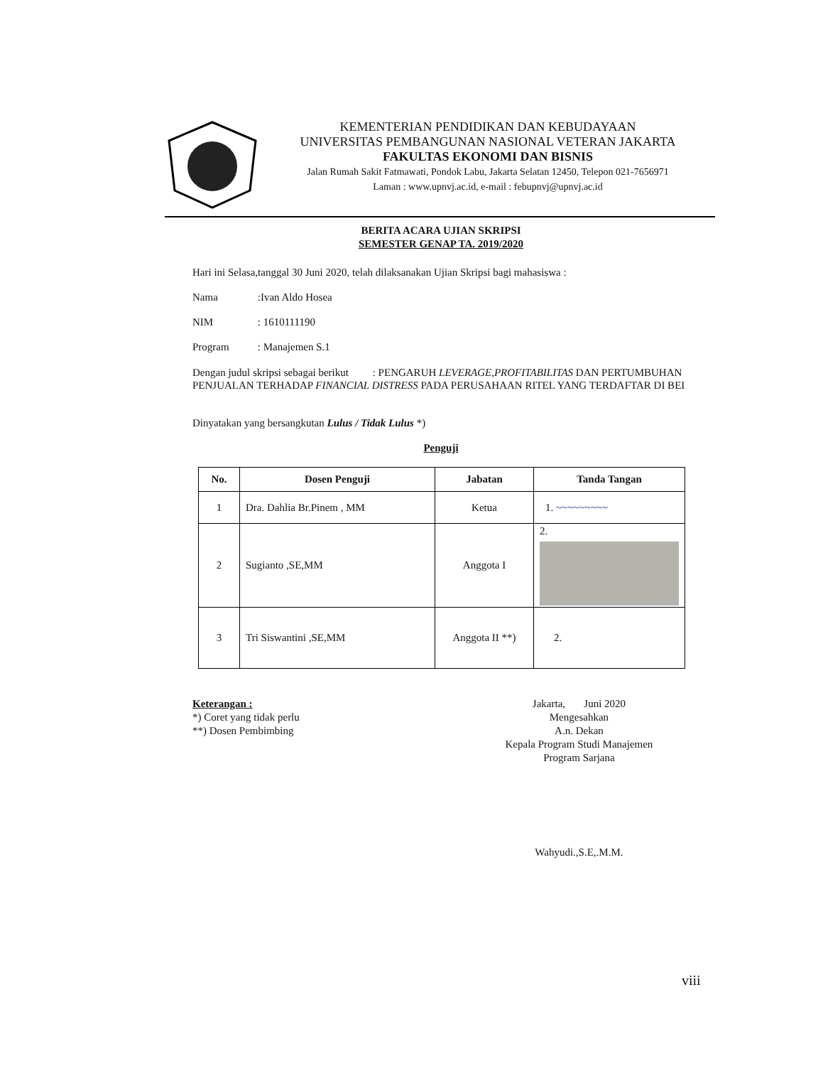KEMENTERIAN PENDIDIKAN DAN KEBUDAYAAN
UNIVERSITAS PEMBANGUNAN NASIONAL VETERAN JAKARTA
FAKULTAS EKONOMI DAN BISNIS
Jalan Rumah Sakit Fatmawati, Pondok Labu, Jakarta Selatan 12450, Telepon 021-7656971
Laman : www.upnvj.ac.id, e-mail : febupnvj@upnvj.ac.id
BERITA ACARA UJIAN SKRIPSI
SEMESTER GENAP TA. 2019/2020
Hari ini Selasa,tanggal 30 Juni 2020, telah dilaksanakan Ujian Skripsi bagi mahasiswa :
Nama :Ivan Aldo Hosea
NIM : 1610111190
Program : Manajemen S.1
Dengan judul skripsi sebagai berikut : PENGARUH LEVERAGE,PROFITABILITAS DAN PERTUMBUHAN PENJUALAN TERHADAP FINANCIAL DISTRESS PADA PERUSAHAAN RITEL YANG TERDAFTAR DI BEI
Dinyatakan yang bersangkutan Lulus / Tidak Lulus *)
Penguji
| No. | Dosen Penguji | Jabatan | Tanda Tangan |
| --- | --- | --- | --- |
| 1 | Dra. Dahlia Br.Pinem , MM | Ketua | 1. ~~~~~~~~~ |
| 2 | Sugianto ,SE,MM | Anggota I | 2. |
| 3 | Tri Siswantini ,SE,MM | Anggota II **) | 2. |
Keterangan :
*) Coret yang tidak perlu
**) Dosen Pembimbing
Jakarta, Juni 2020
Mengesahkan
A.n. Dekan
Kepala Program Studi Manajemen
Program Sarjana
Wahyudi.,S.E,.M.M.
viii